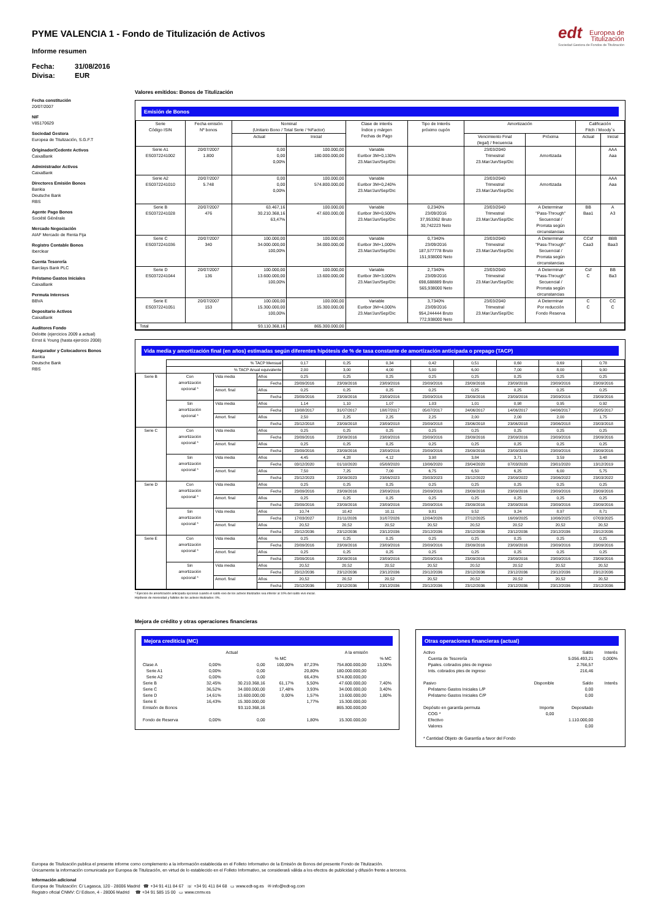edt Europea de
Titulización
Sociedad Gestora de Fondos de Titulización
PYME VALENCIA 1 - Fondo de Titulización de Activos
Informe resumen
Fecha: 31/08/2016
Divisa: EUR
Fecha constitución
20/07/2007
NIF
V85170629
Sociedad Gestora
Europea de Titulización, S.G.F.T
Originador/Cedente Activos
CaixaBank
Administrador Activos
CaixaBank
Directores Emisión Bonos
Bankia
Deutsche Bank
RBS
Agente Pago Bonos
Société Générale
Mercado Negociación
AIAF Mercado de Renta Fija
Registro Contable Bonos
Iberclear
Cuenta Tesorería
Barclays Bank PLC
Préstamo Gastos Iniciales
CaixaBank
Permuta Intereses
BBVA
Depositario Activos
CaixaBank
Auditores Fondo
Deloitte (ejercicios 2009 a actual)
Ernst & Young (hasta ejercicio 2008)
Asegurador y Colocadores Bonos
Bankia
Deutsche Bank
RBS
Valores emitidos: Bonos de Titulización
Emisión de Bonos
| Serie Código ISIN | Fecha emisión Nº bonos | Nominal (Unitario Bono / Total Serie / %Factor) | | Clase de interés Índice y márgen Fechas de Pago | Tipo de Interés próximo cupón | Amortización | | Calificación Fitch / Moody´s | |
| --- | --- | --- | --- | --- | --- | --- | --- | --- | --- |
| | | Actual | Inicial | | | Vencimiento Final (legal) / frecuencia | Próxima | Actual | Inicial |
| Serie A1 ES0372241002 | 20/07/2007 1.800 | 0,00 0,00 0,00% | 100.000,00 180.000.000,00 | Variable Euribor 3M+0,130% 23.Mar/Jun/Sep/Dic | | 23/03/2040 Trimestral 23.Mar/Jun/Sep/Dic | Amortizada | | AAA Aaa |
| Serie A2 ES0372241010 | 20/07/2007 5.748 | 0,00 0,00 0,00% | 100.000,00 574.800.000,00 | Variable Euribor 3M+0,240% 23.Mar/Jun/Sep/Dic | | 23/03/2040 Trimestral 23.Mar/Jun/Sep/Dic | Amortizada | | AAA Aaa |
| Serie B ES0372241028 | 20/07/2007 476 | 63.467,16 30.210.368,16 63,47% | 100.000,00 47.600.000,00 | Variable Euribor 3M+0,500% 23.Mar/Jun/Sep/Dic | 0,2340% 23/09/2016 37,953362 Bruto 30,742223 Neto | 23/03/2040 Trimestral 23.Mar/Jun/Sep/Dic | A Determinar "Pass-Through" Secuencial / Prorrata según circunstancias | BB Baa1 | A A3 |
| Serie C ES0372241036 | 20/07/2007 340 | 100.000,00 34.000.000,00 100,00% | 100.000,00 34.000.000,00 | Variable Euribor 3M+1,000% 23.Mar/Jun/Sep/Dic | 0,7340% 23/09/2016 187,577778 Bruto 151,938000 Neto | 23/03/2040 Trimestral 23.Mar/Jun/Sep/Dic | A Determinar "Pass-Through" Secuencial / Prorrata según circunstancias | CCsf Caa3 | BBB Baa3 |
| Serie D ES0372241044 | 20/07/2007 136 | 100.000,00 13.600.000,00 100,00% | 100.000,00 13.600.000,00 | Variable Euribor 3M+3,000% 23.Mar/Jun/Sep/Dic | 2,7340% 23/09/2016 698,688889 Bruto 565,938000 Neto | 23/03/2040 Trimestral 23.Mar/Jun/Sep/Dic | A Determinar "Pass-Through" Secuencial / Prorrata según circunstancias | Csf C | BB Ba3 |
| Serie E ES0372241051 | 20/07/2007 153 | 100.000,00 15.300.000,00 100,00% | 100.000,00 15.300.000,00 | Variable Euribor 3M+4,000% 23.Mar/Jun/Sep/Dic | 3,7340% 23/09/2016 954,244444 Bruto 772,938000 Neto | 23/03/2040 Trimestral 23.Mar/Jun/Sep/Dic | A Determinar Por reducción Fondo Reserva | C C | CC C |
| Total | | 93.110.368,16 | 865.300.000,00 | | | | | | |
Vida media y amortización final (en años) estimadas según diferentes hipótesis de % de tasa constante de amortización anticipada o prepago (TACP)
| | % TACP Mensual | | | 0,17 | 0,25 | 0,34 | 0,42 | 0,51 | 0,60 | 0,69 | 0,78 |
| | % TACP Anual equivalente | | | 2,00 | 3,00 | 4,00 | 5,00 | 6,00 | 7,00 | 8,00 | 9,00 |
| Serie B | Con amortización opcional * | Vida media | Años | 0,25 | 0,25 | 0,25 | 0,25 | 0,25 | 0,25 | 0,25 | 0,25 |
| | | | Fecha | 23/09/2016 | 23/09/2016 | 23/09/2016 | 23/09/2016 | 23/09/2016 | 23/09/2016 | 23/09/2016 | 23/09/2016 |
| | | Amort. final | Años | 0,25 | 0,25 | 0,25 | 0,25 | 0,25 | 0,25 | 0,25 | 0,25 |
| | | | Fecha | 23/09/2016 | 23/09/2016 | 23/09/2016 | 23/09/2016 | 23/09/2016 | 23/09/2016 | 23/09/2016 | 23/09/2016 |
| | Sin amortización opcional * | Vida media | Años | 1,14 | 1,10 | 1,07 | 1,03 | 1,01 | 0,98 | 0,95 | 0,92 |
| | | | Fecha | 13/08/2017 | 31/07/2017 | 18/07/2017 | 05/07/2017 | 24/06/2017 | 14/06/2017 | 04/06/2017 | 25/05/2017 |
| | | Amort. final | Años | 2,50 | 2,25 | 2,25 | 2,25 | 2,00 | 2,00 | 2,00 | 1,75 |
| | | | Fecha | 23/12/2018 | 23/09/2018 | 23/09/2018 | 23/09/2018 | 23/06/2018 | 23/06/2018 | 23/06/2018 | 23/03/2018 |
| Serie C | Con amortización opcional * | Vida media | Años | 0,25 | 0,25 | 0,25 | 0,25 | 0,25 | 0,25 | 0,25 | 0,25 |
| | | | Fecha | 23/09/2016 | 23/09/2016 | 23/09/2016 | 23/09/2016 | 23/09/2016 | 23/09/2016 | 23/09/2016 | 23/09/2016 |
| | | Amort. final | Años | 0,25 | 0,25 | 0,25 | 0,25 | 0,25 | 0,25 | 0,25 | 0,25 |
| | | | Fecha | 23/09/2016 | 23/09/2016 | 23/09/2016 | 23/09/2016 | 23/09/2016 | 23/09/2016 | 23/09/2016 | 23/09/2016 |
| | Sin amortización opcional * | Vida media | Años | 4,45 | 4,28 | 4,12 | 3,98 | 3,84 | 3,71 | 3,59 | 3,48 |
| | | | Fecha | 03/12/2020 | 01/10/2020 | 05/08/2020 | 13/06/2020 | 23/04/2020 | 07/03/2020 | 23/01/2020 | 13/12/2019 |
| | | Amort. final | Años | 7,50 | 7,25 | 7,00 | 6,75 | 6,50 | 6,25 | 6,00 | 5,75 |
| | | | Fecha | 23/12/2023 | 23/09/2023 | 23/06/2023 | 23/03/2023 | 23/12/2022 | 23/09/2022 | 23/06/2022 | 23/03/2022 |
| Serie D | Con amortización opcional * | Vida media | Años | 0,25 | 0,25 | 0,25 | 0,25 | 0,25 | 0,25 | 0,25 | 0,25 |
| | | | Fecha | 23/09/2016 | 23/09/2016 | 23/09/2016 | 23/09/2016 | 23/09/2016 | 23/09/2016 | 23/09/2016 | 23/09/2016 |
| | | Amort. final | Años | 0,25 | 0,25 | 0,25 | 0,25 | 0,25 | 0,25 | 0,25 | 0,25 |
| | | | Fecha | 23/09/2016 | 23/09/2016 | 23/09/2016 | 23/09/2016 | 23/09/2016 | 23/09/2016 | 23/09/2016 | 23/09/2016 |
| | Sin amortización opcional * | Vida media | Años | 10,74 | 10,42 | 10,11 | 9,81 | 9,52 | 9,24 | 8,97 | 8,71 |
| | | | Fecha | 17/03/2027 | 21/11/2026 | 31/07/2026 | 12/04/2026 | 27/12/2025 | 16/09/2025 | 10/06/2025 | 07/03/2025 |
| | | Amort. final | Años | 20,52 | 20,52 | 20,52 | 20,52 | 20,52 | 20,52 | 20,52 | 20,52 |
| | | | Fecha | 23/12/2036 | 23/12/2036 | 23/12/2036 | 23/12/2036 | 23/12/2036 | 23/12/2036 | 23/12/2036 | 23/12/2036 |
| Serie E | Con amortización opcional * | Vida media | Años | 0,25 | 0,25 | 0,25 | 0,25 | 0,25 | 0,25 | 0,25 | 0,25 |
| | | | Fecha | 23/09/2016 | 23/09/2016 | 23/09/2016 | 23/09/2016 | 23/09/2016 | 23/09/2016 | 23/09/2016 | 23/09/2016 |
| | | Amort. final | Años | 0,25 | 0,25 | 0,25 | 0,25 | 0,25 | 0,25 | 0,25 | 0,25 |
| | | | Fecha | 23/09/2016 | 23/09/2016 | 23/09/2016 | 23/09/2016 | 23/09/2016 | 23/09/2016 | 23/09/2016 | 23/09/2016 |
| | Sin amortización opcional * | Vida media | Años | 20,52 | 20,52 | 20,52 | 20,52 | 20,52 | 20,52 | 20,52 | 20,52 |
| | | | Fecha | 23/12/2036 | 23/12/2036 | 23/12/2036 | 23/12/2036 | 23/12/2036 | 23/12/2036 | 23/12/2036 | 23/12/2036 |
| | | Amort. final | Años | 20,52 | 20,52 | 20,52 | 20,52 | 20,52 | 20,52 | 20,52 | 20,52 |
| | | | Fecha | 23/12/2036 | 23/12/2036 | 23/12/2036 | 23/12/2036 | 23/12/2036 | 23/12/2036 | 23/12/2036 | 23/12/2036 |
* Ejercicio de amortización anticipada opcional cuando el saldo vivo de los activos titulizados sea inferior al 10% del saldo vivo inicial.
Hipótesis de morosidad y fallidos de los activos titulizados: 0%.
Mejora de crédito y otras operaciones financieras
Mejora crediticia (MC)
| | Actual | | | | A la emisión | |
| | | | % MC | | | % MC |
| Clase A | 0,00% | 0,00 | 100,00% | 87,23% | 754.800.000,00 | 13,00% |
| Serie A1 | 0,00% | 0,00 | | 20,80% | 180.000.000,00 | |
| Serie A2 | 0,00% | 0,00 | | 66,43% | 574.800.000,00 | |
| Serie B | 32,45% | 30.210.368,16 | 61,17% | 5,50% | 47.600.000,00 | 7,40% |
| Serie C | 36,52% | 34.000.000,00 | 17,48% | 3,93% | 34.000.000,00 | 3,40% |
| Serie D | 14,61% | 13.600.000,00 | 0,00% | 1,57% | 13.600.000,00 | 1,80% |
| Serie E | 16,43% | 15.300.000,00 | | 1,77% | 15.300.000,00 | |
| Emisión de Bonos | | 93.110.368,16 | | | 865.300.000,00 | |
| Fondo de Reserva | 0,00% | 0,00 | | 1,80% | 15.300.000,00 | |
Otras operaciones financieras (actual)
| Activo | | Saldo | Interés |
| Cuenta de Tesorería | | 5.056.493,21 | 0,000% |
| Ppales. cobrados ptes de ingreso | | 2.766,57 | |
| Ints. cobrados ptes de ingreso | | 216,46 | |
| Pasivo | Disponible | Saldo | Interés |
| Préstamo Gastos Iniciales L/P | | 0,00 | |
| Préstamo Gastos Iniciales C/P | | 0,00 | |
| Depósito en garantía permuta | Importe | Depositado | |
| COG * | 0,00 | | |
| Efectivo | | 1.110.000,00 | |
| Valores | | 0,00 | |
| * Cantidad Objeto de Garantía a favor del Fondo | | | |
Europea de Titulización publica el presente informe como complemento a la información establecida en el Folleto Informativo de la Emisión de Bonos del presente Fondo de Titulización.
Únicamente la información comunicada por Europea de Titulización, en virtud de lo establecido en el Folleto Informativo, se considerará válida a los efectos de publicidad y difusión frente a terceros.
Información adicional
Europea de Titulización: C/ Lagasca, 120 - 28006 Madrid ☎ +34 91 411 84 67 ☏ +34 91 411 84 68 ▭ www.edt-sg.es ✉ info@edt-sg.com
Registro oficial CNMV: C/ Edison, 4 - 28006 Madrid ☎ +34 91 585 15 00 ▭ www.cnmv.es